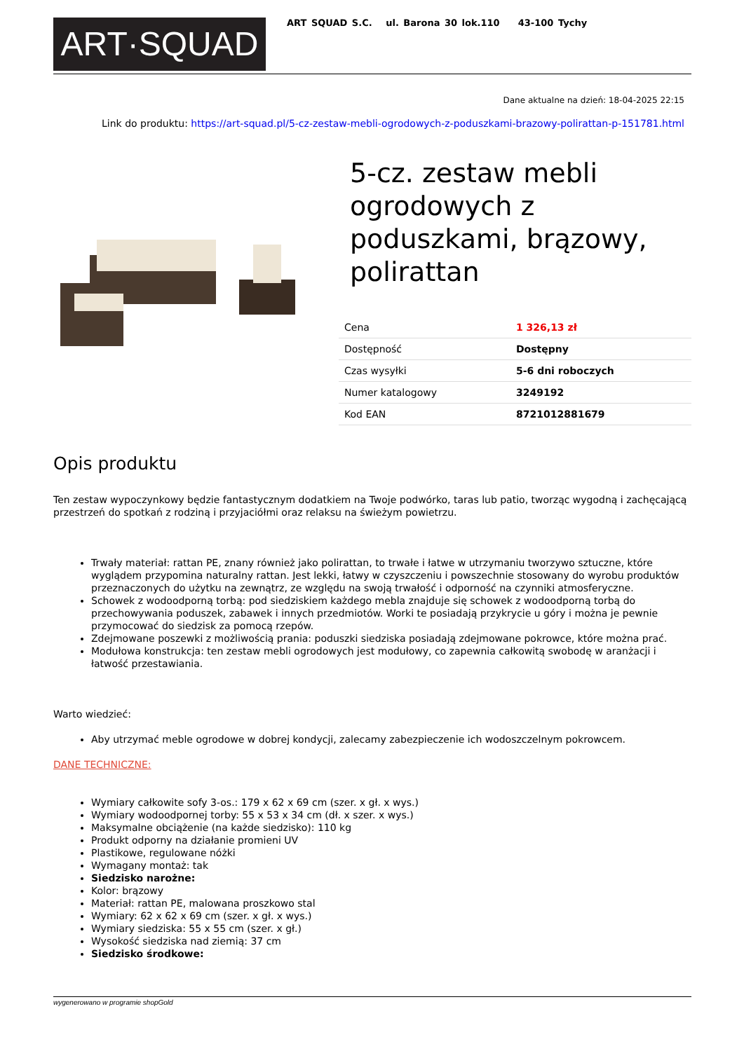ART·SQUAD
ART SQUAD S.C. ul. Barona 30 lok.110 43-100 Tychy
Dane aktualne na dzień: 18-04-2025 22:15
Link do produktu: https://art-squad.pl/5-cz-zestaw-mebli-ogrodowych-z-poduszkami-brazowy-polirattan-p-151781.html
5-cz. zestaw mebli ogrodowych z poduszkami, brązowy, polirattan
| Cena | 1 326,13 zł |
| Dostępność | Dostępny |
| Czas wysyłki | 5-6 dni roboczych |
| Numer katalogowy | 3249192 |
| Kod EAN | 8721012881679 |
Opis produktu
Ten zestaw wypoczynkowy będzie fantastycznym dodatkiem na Twoje podwórko, taras lub patio, tworząc wygodną i zachęcającą przestrzeń do spotkań z rodziną i przyjaciółmi oraz relaksu na świeżym powietrzu.
Trwały materiał: rattan PE, znany również jako polirattan, to trwałe i łatwe w utrzymaniu tworzywo sztuczne, które wyglądem przypomina naturalny rattan. Jest lekki, łatwy w czyszczeniu i powszechnie stosowany do wyrobu produktów przeznaczonych do użytku na zewnątrz, ze względu na swoją trwałość i odporność na czynniki atmosferyczne.
Schowek z wodoodporną torbą: pod siedziskiem każdego mebla znajduje się schowek z wodoodporną torbą do przechowywania poduszek, zabawek i innych przedmiotów. Worki te posiadają przykrycie u góry i można je pewnie przymocować do siedzisk za pomocą rzepów.
Zdejmowane poszewki z możliwością prania: poduszki siedziska posiadają zdejmowane pokrowce, które można prać.
Modułowa konstrukcja: ten zestaw mebli ogrodowych jest modułowy, co zapewnia całkowitą swobodę w aranżacji i łatwość przestawiania.
Warto wiedzieć:
Aby utrzymać meble ogrodowe w dobrej kondycji, zalecamy zabezpieczenie ich wodoszczelnym pokrowcem.
DANE TECHNICZNE:
Wymiary całkowite sofy 3-os.: 179 x 62 x 69 cm (szer. x gł. x wys.)
Wymiary wodoodpornej torby: 55 x 53 x 34 cm (dł. x szer. x wys.)
Maksymalne obciążenie (na każde siedzisko): 110 kg
Produkt odporny na działanie promieni UV
Plastikowe, regulowane nóżki
Wymagany montaż: tak
Siedzisko narożne:
Kolor: brązowy
Materiał: rattan PE, malowana proszkowo stal
Wymiary: 62 x 62 x 69 cm (szer. x gł. x wys.)
Wymiary siedziska: 55 x 55 cm (szer. x gł.)
Wysokość siedziska nad ziemią: 37 cm
Siedzisko środkowe:
wygenerowano w programie shopGold